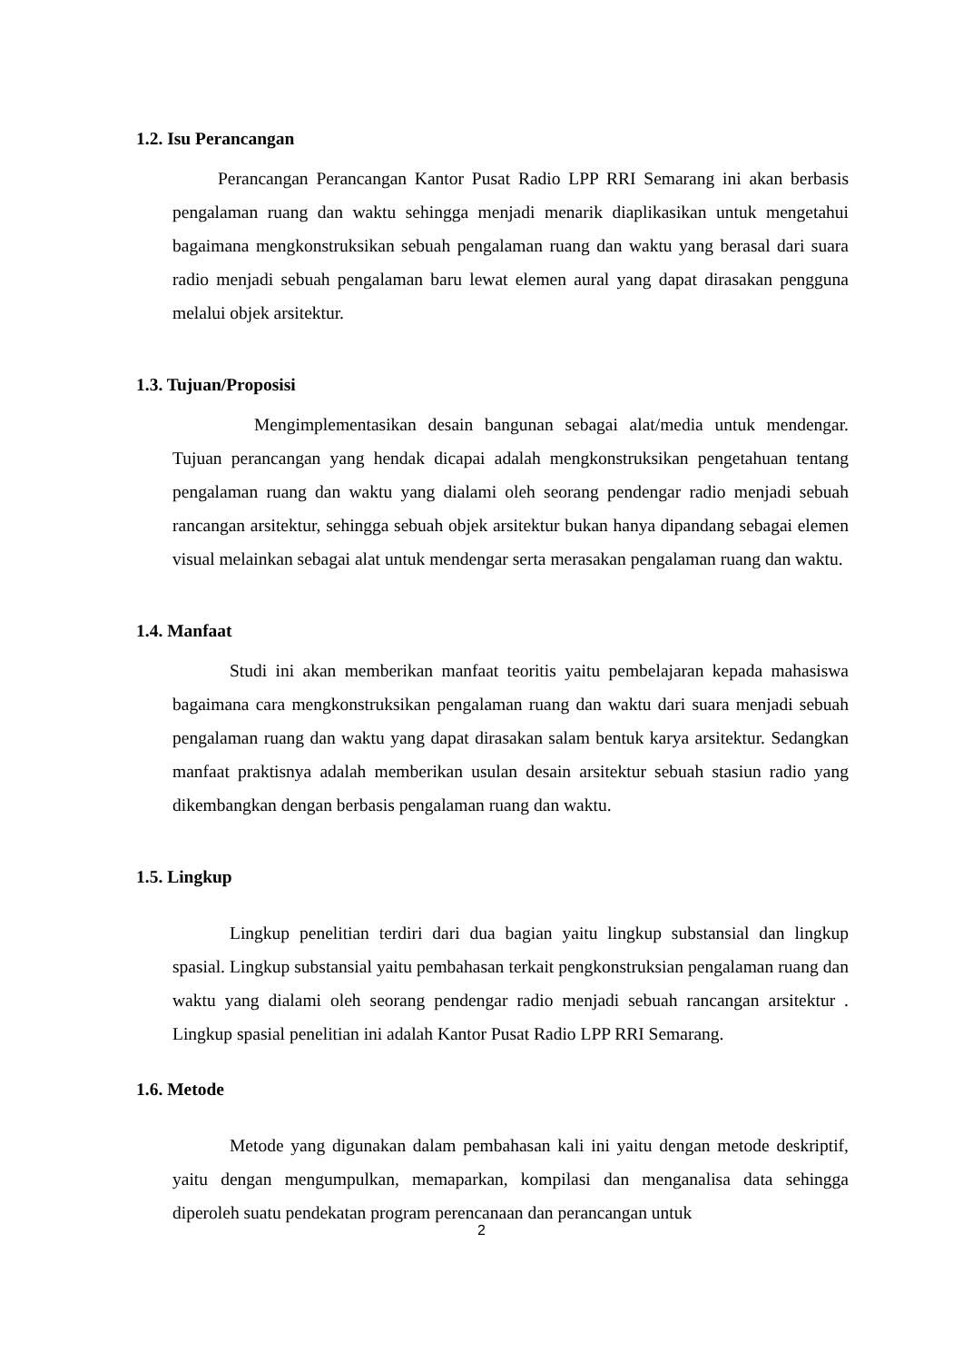1.2. Isu Perancangan
Perancangan Perancangan Kantor Pusat Radio LPP RRI Semarang ini akan berbasis pengalaman ruang dan waktu sehingga menjadi menarik diaplikasikan untuk mengetahui bagaimana mengkonstruksikan sebuah pengalaman ruang dan waktu yang berasal dari suara radio menjadi sebuah pengalaman baru lewat elemen aural yang dapat dirasakan pengguna melalui objek arsitektur.
1.3. Tujuan/Proposisi
Mengimplementasikan desain bangunan sebagai alat/media untuk mendengar. Tujuan perancangan yang hendak dicapai adalah mengkonstruksikan pengetahuan tentang pengalaman ruang dan waktu yang dialami oleh seorang pendengar radio menjadi sebuah rancangan arsitektur, sehingga sebuah objek arsitektur bukan hanya dipandang sebagai elemen visual melainkan sebagai alat untuk mendengar serta merasakan pengalaman ruang dan waktu.
1.4. Manfaat
Studi ini akan memberikan manfaat teoritis yaitu pembelajaran kepada mahasiswa bagaimana cara mengkonstruksikan pengalaman ruang dan waktu dari suara menjadi sebuah pengalaman ruang dan waktu yang dapat dirasakan salam bentuk karya arsitektur. Sedangkan manfaat praktisnya adalah memberikan usulan desain arsitektur sebuah stasiun radio yang dikembangkan dengan berbasis pengalaman ruang dan waktu.
1.5. Lingkup
Lingkup penelitian terdiri dari dua bagian yaitu lingkup substansial dan lingkup spasial. Lingkup substansial yaitu pembahasan terkait pengkonstruksian pengalaman ruang dan waktu yang dialami oleh seorang pendengar radio menjadi sebuah rancangan arsitektur . Lingkup spasial penelitian ini adalah Kantor Pusat Radio LPP RRI Semarang.
1.6. Metode
Metode yang digunakan dalam pembahasan kali ini yaitu dengan metode deskriptif, yaitu dengan mengumpulkan, memaparkan, kompilasi dan menganalisa data sehingga diperoleh suatu pendekatan program perencanaan dan perancangan untuk
2